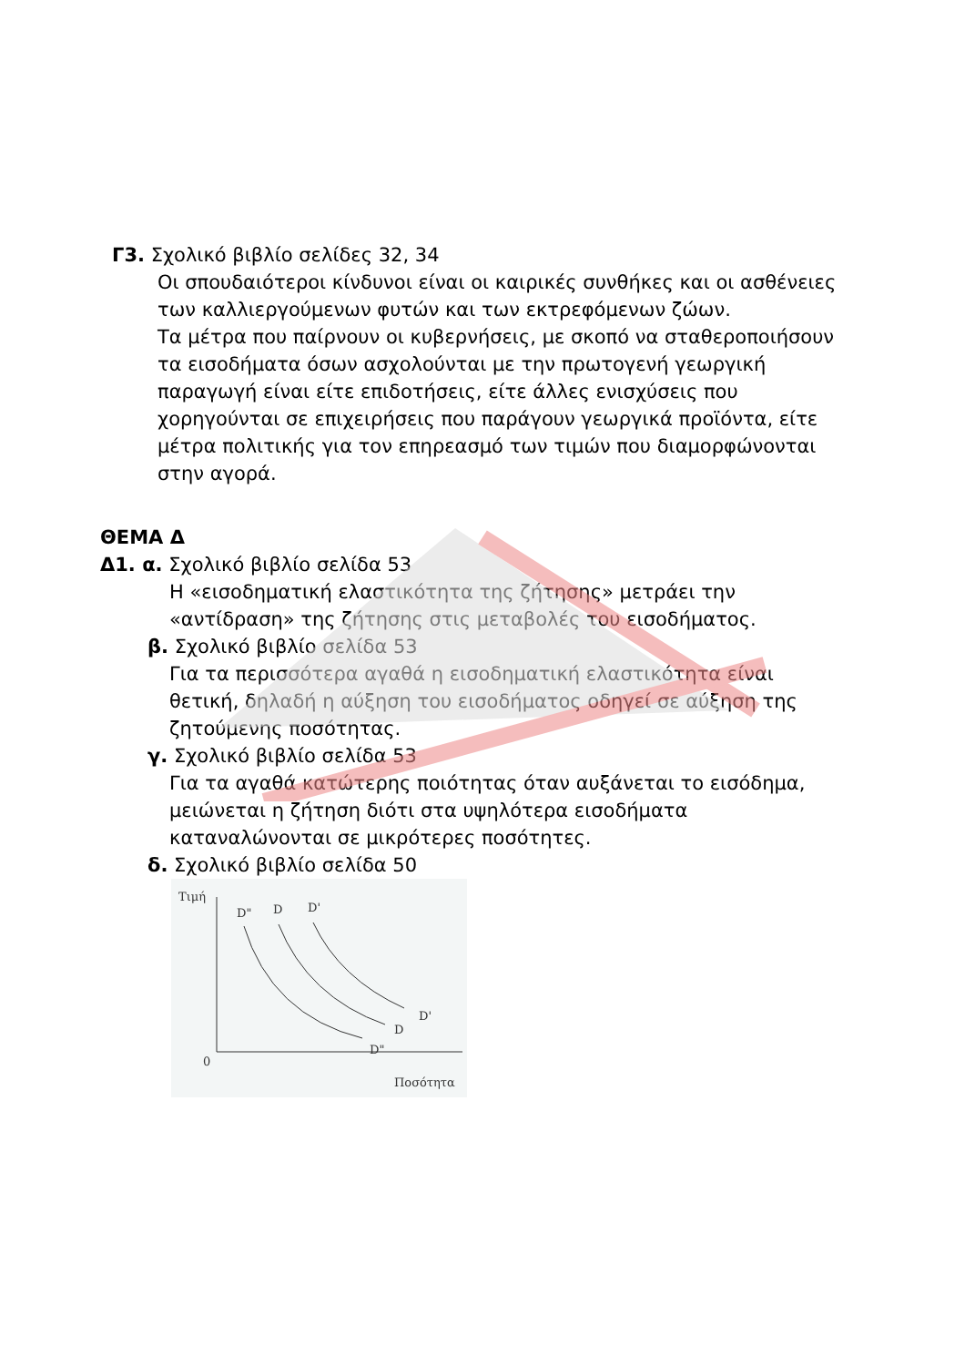Γ3. Σχολικό βιβλίο σελίδες 32, 34
Οι σπουδαιότεροι κίνδυνοι είναι οι καιρικές συνθήκες και οι ασθένειες των καλλιεργούμενων φυτών και των εκτρεφόμενων ζώων.
Τα μέτρα που παίρνουν οι κυβερνήσεις, με σκοπό να σταθεροποιήσουν τα εισοδήματα όσων ασχολούνται με την πρωτογενή γεωργική παραγωγή είναι είτε επιδοτήσεις, είτε άλλες ενισχύσεις που χορηγούνται σε επιχειρήσεις που παράγουν γεωργικά προϊόντα, είτε μέτρα πολιτικής για τον επηρεασμό των τιμών που διαμορφώνονται στην αγορά.
ΘΕΜΑ Δ
Δ1. α. Σχολικό βιβλίο σελίδα 53
Η «εισοδηματική ελαστικότητα της ζήτησης» μετράει την «αντίδραση» της ζήτησης στις μεταβολές του εισοδήματος.
β. Σχολικό βιβλίο σελίδα 53
Για τα περισσότερα αγαθά η εισοδηματική ελαστικότητα είναι θετική, δηλαδή η αύξηση του εισοδήματος οδηγεί σε αύξηση της ζητούμενης ποσότητας.
γ. Σχολικό βιβλίο σελίδα 53
Για τα αγαθά κατώτερης ποιότητας όταν αυξάνεται το εισόδημα, μειώνεται η ζήτηση διότι στα υψηλότερα εισοδήματα καταναλώνονται σε μικρότερες ποσότητες.
δ. Σχολικό βιβλίο σελίδα 50
Τιμή
0
Ποσότητα
D"
D
D'
D"
D
D'